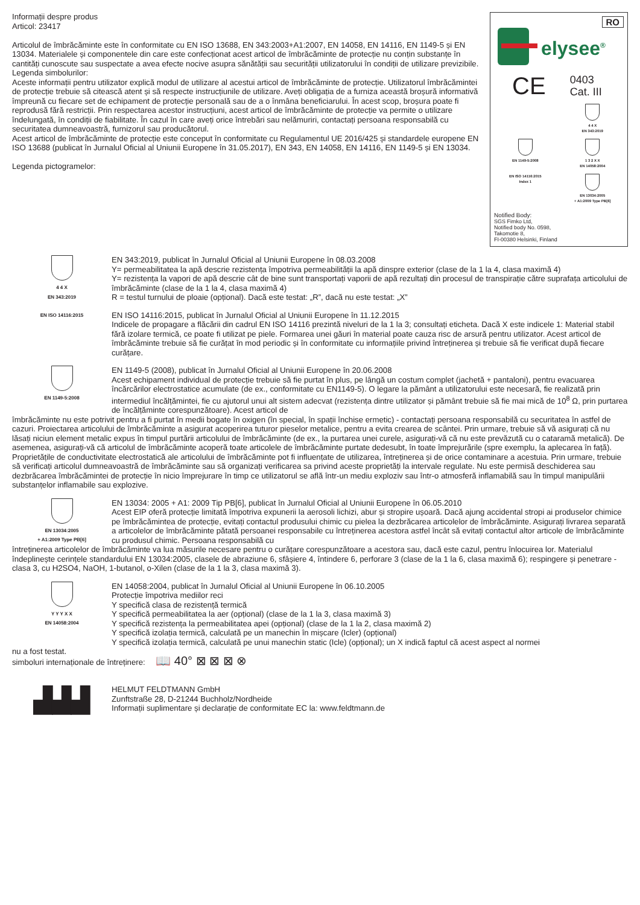Informații despre produs
Articol: 23417
Articolul de îmbrăcăminte este în conformitate cu EN ISO 13688, EN 343:2003+A1:2007, EN 14058, EN 14116, EN 1149-5 și EN 13034. Materialele și componentele din care este confecționat acest articol de îmbrăcăminte de protecție nu conțin substanțe în cantități cunoscute sau suspectate a avea efecte nocive asupra sănătății sau securității utilizatorului în condiții de utilizare previzibile.
Legenda simbolurilor:
Aceste informații pentru utilizator explică modul de utilizare al acestui articol de îmbrăcăminte de protecție. Utilizatorul îmbrăcămintei de protecție trebuie să citească atent și să respecte instrucțiunile de utilizare. Aveți obligația de a furniza această broșură informativă împreună cu fiecare set de echipament de protecție personală sau de a o înmâna beneficiarului. În acest scop, broșura poate fi reprodusă fără restricții. Prin respectarea acestor instrucțiuni, acest articol de îmbrăcăminte de protecție va permite o utilizare îndelungată, în condiții de fiabilitate. În cazul în care aveți orice întrebări sau nelămuriri, contactați persoana responsabilă cu securitatea dumneavoastră, furnizorul sau producătorul.
Acest articol de îmbrăcăminte de protecție este conceput în conformitate cu Regulamentul UE 2016/425 și standardele europene EN ISO 13688 (publicat în Jurnalul Oficial al Uniunii Europene în 31.05.2017), EN 343, EN 14058, EN 14116, EN 1149-5 și EN 13034.
Legenda pictogramelor:
RO
elysee<sup>®</sup>
CE 0403
Cat. III
4 4 X
EN 343:2019
EN 1149-5:2008
1 3 2 X X
EN 14058:2004
EN ISO 14116:2015
Index 1
EN 13034:2005
+ A1:2009 Type PB[6]
Notified Body:
SGS Fimko Ltd,
Notified body No. 0598,
Takomotie 8,
FI-00380 Helsinki, Finland
4 4 X
EN 343:2019
EN 343:2019, publicat în Jurnalul Oficial al Uniunii Europene în 08.03.2008
Y= permeabilitatea la apă descrie rezistența împotriva permeabilității la apă dinspre exterior (clase de la 1 la 4, clasa maximă 4)
Y= rezistența la vapori de apă descrie cât de bine sunt transportați vaporii de apă rezultați din procesul de transpirație către suprafața articolului de îmbrăcăminte (clase de la 1 la 4, clasa maximă 4)
R = testul turnului de ploaie (opțional). Dacă este testat: „R”, dacă nu este testat: „X”
EN ISO 14116:2015
EN ISO 14116:2015, publicat în Jurnalul Oficial al Uniunii Europene în 11.12.2015
Indicele de propagare a flăcării din cadrul EN ISO 14116 prezintă niveluri de la 1 la 3; consultați eticheta. Dacă X este indicele 1: Material stabil fără izolare termică, ce poate fi utilizat pe piele. Formarea unei găuri în material poate cauza risc de arsură pentru utilizator. Acest articol de îmbrăcăminte trebuie să fie curățat în mod periodic și în conformitate cu informațiile privind întreținerea și trebuie să fie verificat după fiecare curățare.
EN 1149-5:2008
EN 1149-5 (2008), publicat în Jurnalul Oficial al Uniunii Europene în 20.06.2008
Acest echipament individual de protecție trebuie să fie purtat în plus, pe lângă un costum complet (jachetă + pantaloni), pentru evacuarea încărcărilor electrostatice acumulate (de ex., conformitate cu EN1149-5). O legare la pământ a utilizatorului este necesară, fie realizată prin intermediul încălțămintei, fie cu ajutorul unui alt sistem adecvat (rezistența dintre utilizator și pământ trebuie să fie mai mică de 10<sup>8</sup> Ω, prin purtarea de încălțăminte corespunzătoare). Acest articol de
îmbrăcăminte nu este potrivit pentru a fi purtat în medii bogate în oxigen (în special, în spații închise ermetic) - contactați persoana responsabilă cu securitatea în astfel de cazuri. Proiectarea articolului de îmbrăcăminte a asigurat acoperirea tuturor pieselor metalice, pentru a evita crearea de scântei. Prin urmare, trebuie să vă asigurați că nu lăsați niciun element metalic expus în timpul purtării articolului de îmbrăcăminte (de ex., la purtarea unei curele, asigurați-vă că nu este prevăzută cu o cataramă metalică). De asemenea, asigurați-vă că articolul de îmbrăcăminte acoperă toate articolele de îmbrăcăminte purtate dedesubt, în toate împrejurările (spre exemplu, la aplecarea în față). Proprietățile de conductivitate electrostatică ale articolului de îmbrăcăminte pot fi influențate de utilizarea, întreținerea și de orice contaminare a acestuia. Prin urmare, trebuie să verificați articolul dumneavoastră de îmbrăcăminte sau să organizați verificarea sa privind aceste proprietăți la intervale regulate. Nu este permisă deschiderea sau dezbrăcarea îmbrăcămintei de protecție în nicio împrejurare în timp ce utilizatorul se află într-un mediu exploziv sau într-o atmosferă inflamabilă sau în timpul manipulării substanțelor inflamabile sau explozive.
EN 13034:2005
+ A1:2009 Type PB[6]
EN 13034: 2005 + A1: 2009 Tip PB[6], publicat în Jurnalul Oficial al Uniunii Europene în 06.05.2010
Acest EIP oferă protecție limitată împotriva expunerii la aerosoli lichizi, abur și stropire ușoară. Dacă ajung accidental stropi ai produselor chimice pe îmbrăcămintea de protecție, evitați contactul produsului chimic cu pielea la dezbrăcarea articolelor de îmbrăcăminte. Asigurați livrarea separată a articolelor de îmbrăcăminte pătată persoanei responsabile cu întreținerea acestora astfel încât să evitați contactul altor articole de îmbrăcăminte cu produsul chimic. Persoana responsabilă cu
întreținerea articolelor de îmbrăcăminte va lua măsurile necesare pentru o curățare corespunzătoare a acestora sau, dacă este cazul, pentru înlocuirea lor. Materialul îndeplinește cerințele standardului EN 13034:2005, clasele de abraziune 6, sfâșiere 4, întindere 6, perforare 3 (clase de la 1 la 6, clasa maximă 6); respingere și penetrare - clasa 3, cu H2SO4, NaOH, 1-butanol, o-Xilen (clase de la 1 la 3, clasa maximă 3).
Y Y Y X X
EN 14058:2004
EN 14058:2004, publicat în Jurnalul Oficial al Uniunii Europene în 06.10.2005
Protecție împotriva mediilor reci
Y specifică clasa de rezistență termică
Y specifică permeabilitatea la aer (opțional) (clase de la 1 la 3, clasa maximă 3)
Y specifică rezistența la permeabilitatea apei (opțional) (clase de la 1 la 2, clasa maximă 2)
Y specifică izolația termică, calculată pe un manechin în mișcare (Icler) (opțional)
Y specifică izolația termică, calculată pe unui manechin static (Icle) (opțional); un X indică faptul că acest aspect al normei
nu a fost testat.
simboluri internaționale de întreținere: 📖 40° ⊠ ⊠ ⊠ ⊗
▟▟▟
HELMUT FELDTMANN GmbH
Zunftstraße 28, D-21244 Buchholz/Nordheide
Informații suplimentare și declarație de conformitate EC la: www.feldtmann.de